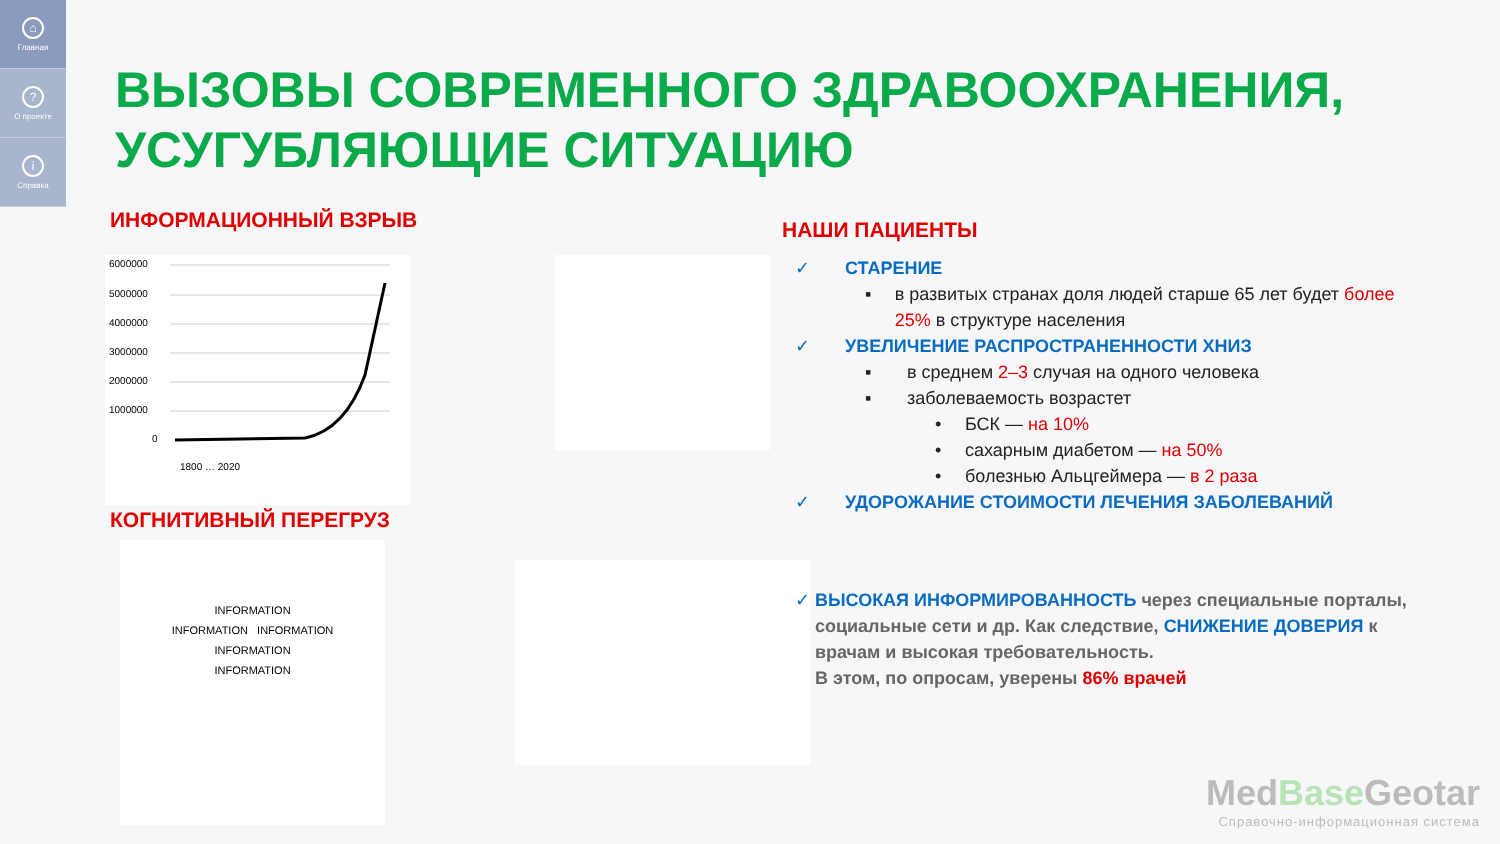⌂
Главная
?
О проекте
i
Справка
ВЫЗОВЫ СОВРЕМЕННОГО ЗДРАВООХРАНЕНИЯ,
УСУГУБЛЯЮЩИЕ СИТУАЦИЮ
ИНФОРМАЦИОННЫЙ ВЗРЫВ
6000000
5000000
4000000
3000000
2000000
1000000
0
1800 … 2020
КОГНИТИВНЫЙ ПЕРЕГРУЗ
INFORMATION
INFORMATION INFORMATION
INFORMATION
INFORMATION
НАШИ ПАЦИЕНТЫ
✓ СТАРЕНИЕ
▪ в развитых странах доля людей старше 65 лет будет более 25% в структуре населения
✓ УВЕЛИЧЕНИЕ РАСПРОСТРАНЕННОСТИ ХНИЗ
▪ в среднем 2–3 случая на одного человека
▪ заболеваемость возрастет
• БСК — на 10%
• сахарным диабетом — на 50%
• болезнью Альцгеймера — в 2 раза
✓ УДОРОЖАНИЕ СТОИМОСТИ ЛЕЧЕНИЯ ЗАБОЛЕВАНИЙ
✓ ВЫСОКАЯ ИНФОРМИРОВАННОСТЬ через специальные порталы, социальные сети и др. Как следствие, СНИЖЕНИЕ ДОВЕРИЯ к врачам и высокая требовательность.
В этом, по опросам, уверены 86% врачей
MedBase Geotar
Справочно-информационная система